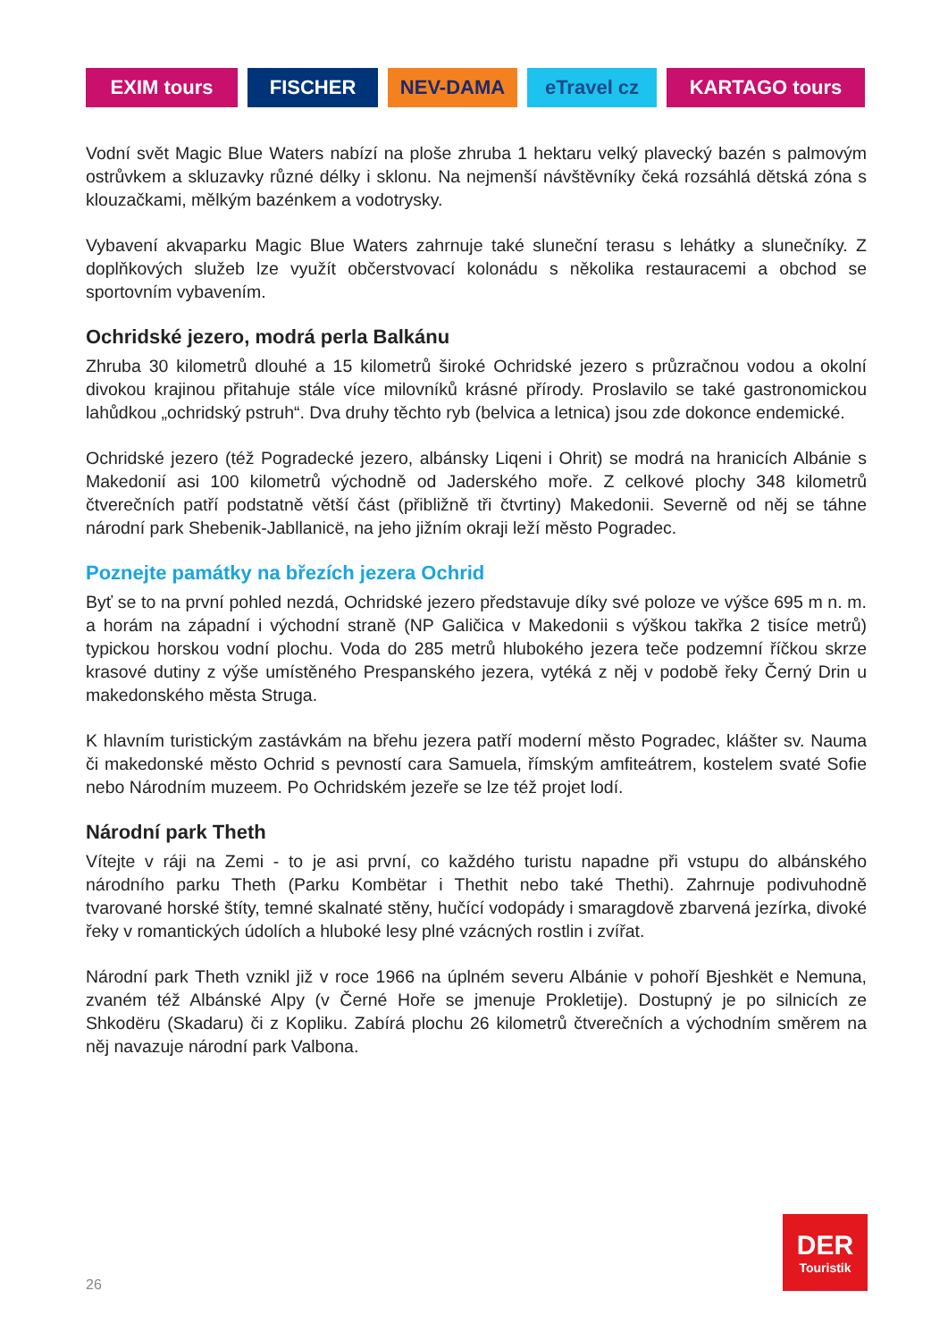EXIM tours FISCHER NEV-DAMA eTravel cz KARTAGO tours
Vodní svět Magic Blue Waters nabízí na ploše zhruba 1 hektaru velký plavecký bazén s palmovým ostrůvkem a skluzavky různé délky i sklonu. Na nejmenší návštěvníky čeká rozsáhlá dětská zóna s klouzačkami, mělkým bazénkem a vodotrysky.
Vybavení akvaparku Magic Blue Waters zahrnuje také sluneční terasu s lehátky a slunečníky. Z doplňkových služeb lze využít občerstvovací kolonádu s několika restauracemi a obchod se sportovním vybavením.
Ochridské jezero, modrá perla Balkánu
Zhruba 30 kilometrů dlouhé a 15 kilometrů široké Ochridské jezero s průzračnou vodou a okolní divokou krajinou přitahuje stále více milovníků krásné přírody. Proslavilo se také gastronomickou lahůdkou „ochridský pstruh“. Dva druhy těchto ryb (belvica a letnica) jsou zde dokonce endemické.
Ochridské jezero (též Pogradecké jezero, albánsky Liqeni i Ohrit) se modrá na hranicích Albánie s Makedonií asi 100 kilometrů východně od Jaderského moře. Z celkové plochy 348 kilometrů čtverečních patří podstatně větší část (přibližně tři čtvrtiny) Makedonii. Severně od něj se táhne národní park Shebenik-Jabllanicë, na jeho jižním okraji leží město Pogradec.
Poznejte památky na březích jezera Ochrid
Byť se to na první pohled nezdá, Ochridské jezero představuje díky své poloze ve výšce 695 m n. m. a horám na západní i východní straně (NP Galičica v Makedonii s výškou takřka 2 tisíce metrů) typickou horskou vodní plochu. Voda do 285 metrů hlubokého jezera teče podzemní říčkou skrze krasové dutiny z výše umístěného Prespanského jezera, vytéká z něj v podobě řeky Černý Drin u makedonského města Struga.
K hlavním turistickým zastávkám na břehu jezera patří moderní město Pogradec, klášter sv. Nauma či makedonské město Ochrid s pevností cara Samuela, římským amfiteátrem, kostelem svaté Sofie nebo Národním muzeem. Po Ochridském jezeře se lze též projet lodí.
Národní park Theth
Vítejte v ráji na Zemi - to je asi první, co každého turistu napadne při vstupu do albánského národního parku Theth (Parku Kombëtar i Thethit nebo také Thethi). Zahrnuje podivuhodně tvarované horské štíty, temné skalnaté stěny, hučící vodopády i smaragdově zbarvená jezírka, divoké řeky v romantických údolích a hluboké lesy plné vzácných rostlin i zvířat.
Národní park Theth vznikl již v roce 1966 na úplném severu Albánie v pohoří Bjeshkët e Nemuna, zvaném též Albánské Alpy (v Černé Hoře se jmenuje Prokletije). Dostupný je po silnicích ze Shkodëru (Skadaru) či z Kopliku. Zabírá plochu 26 kilometrů čtverečních a východním směrem na něj navazuje národní park Valbona.
DER
Touristik
26